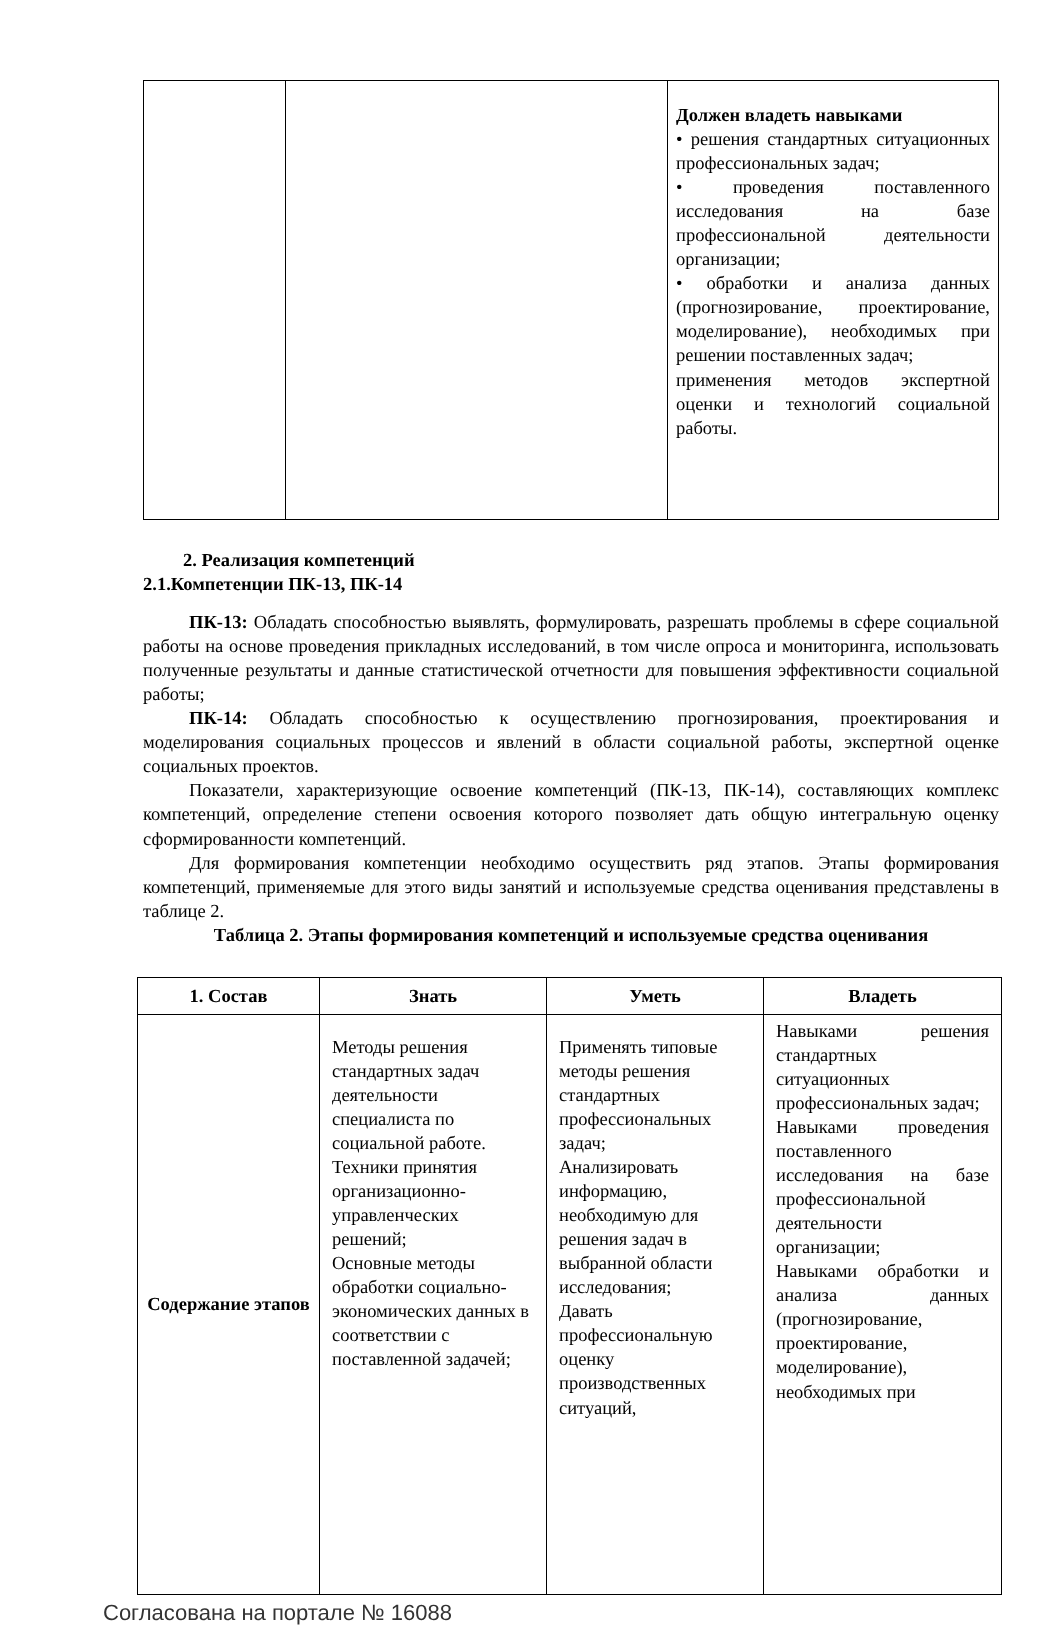| | | Должен владеть навыками • решения стандартных ситуационных профессиональных задач; • проведения поставленного исследования на базе профессиональной деятельности организации; • обработки и анализа данных (прогнозирование, проектирование, моделирование), необходимых при решении поставленных задач; применения методов экспертной оценки и технологий социальной работы. |
2. Реализация компетенций
2.1.Компетенции ПК-13, ПК-14
ПК-13: Обладать способностью выявлять, формулировать, разрешать проблемы в сфере социальной работы на основе проведения прикладных исследований, в том числе опроса и мониторинга, использовать полученные результаты и данные статистической отчетности для повышения эффективности социальной работы;
ПК-14: Обладать способностью к осуществлению прогнозирования, проектирования и моделирования социальных процессов и явлений в области социальной работы, экспертной оценке социальных проектов.
Показатели, характеризующие освоение компетенций (ПК-13, ПК-14), составляющих комплекс компетенций, определение степени освоения которого позволяет дать общую интегральную оценку сформированности компетенций.
Для формирования компетенции необходимо осуществить ряд этапов. Этапы формирования компетенций, применяемые для этого виды занятий и используемые средства оценивания представлены в таблице 2.
Таблица 2. Этапы формирования компетенций и используемые средства оценивания
| 1. Состав | Знать | Уметь | Владеть |
| --- | --- | --- | --- |
| Содержание этапов | Методы решения стандартных задач деятельности специалиста по социальной работе. Техники принятия организационно-управленческих решений; Основные методы обработки социально-экономических данных в соответствии с поставленной задачей; | Применять типовые методы решения стандартных профессиональных задач; Анализировать информацию, необходимую для решения задач в выбранной области исследования; Давать профессиональную оценку производственных ситуаций, | Навыками решения стандартных ситуационных профессиональных задач; Навыками проведения поставленного исследования на базе профессиональной деятельности организации; Навыками обработки и анализа данных (прогнозирование, проектирование, моделирование), необходимых при |
Согласована на портале № 16088